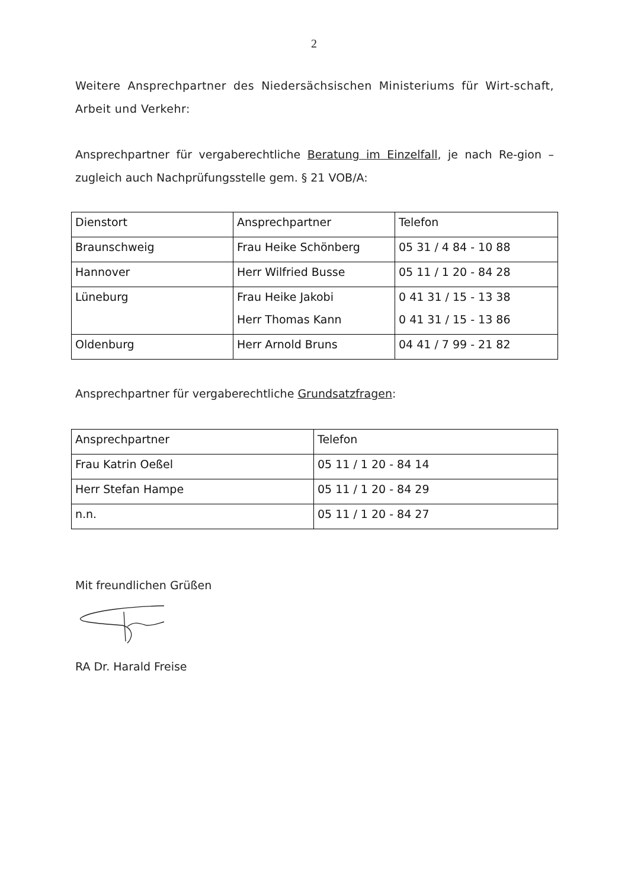2
Weitere Ansprechpartner des Niedersächsischen Ministeriums für Wirt-schaft, Arbeit und Verkehr:
Ansprechpartner für vergaberechtliche Beratung im Einzelfall, je nach Re-gion – zugleich auch Nachprüfungsstelle gem. § 21 VOB/A:
| Dienstort | Ansprechpartner | Telefon |
| Braunschweig | Frau Heike Schönberg | 05 31 / 4 84 - 10 88 |
| Hannover | Herr Wilfried Busse | 05 11 / 1 20 - 84 28 |
| Lüneburg | Frau Heike Jakobi Herr Thomas Kann | 0 41 31 / 15 - 13 38 0 41 31 / 15 - 13 86 |
| Oldenburg | Herr Arnold Bruns | 04 41 / 7 99 - 21 82 |
Ansprechpartner für vergaberechtliche Grundsatzfragen:
| Ansprechpartner | Telefon |
| Frau Katrin Oeßel | 05 11 / 1 20 - 84 14 |
| Herr Stefan Hampe | 05 11 / 1 20 - 84 29 |
| n.n. | 05 11 / 1 20 - 84 27 |
Mit freundlichen Grüßen
RA Dr. Harald Freise